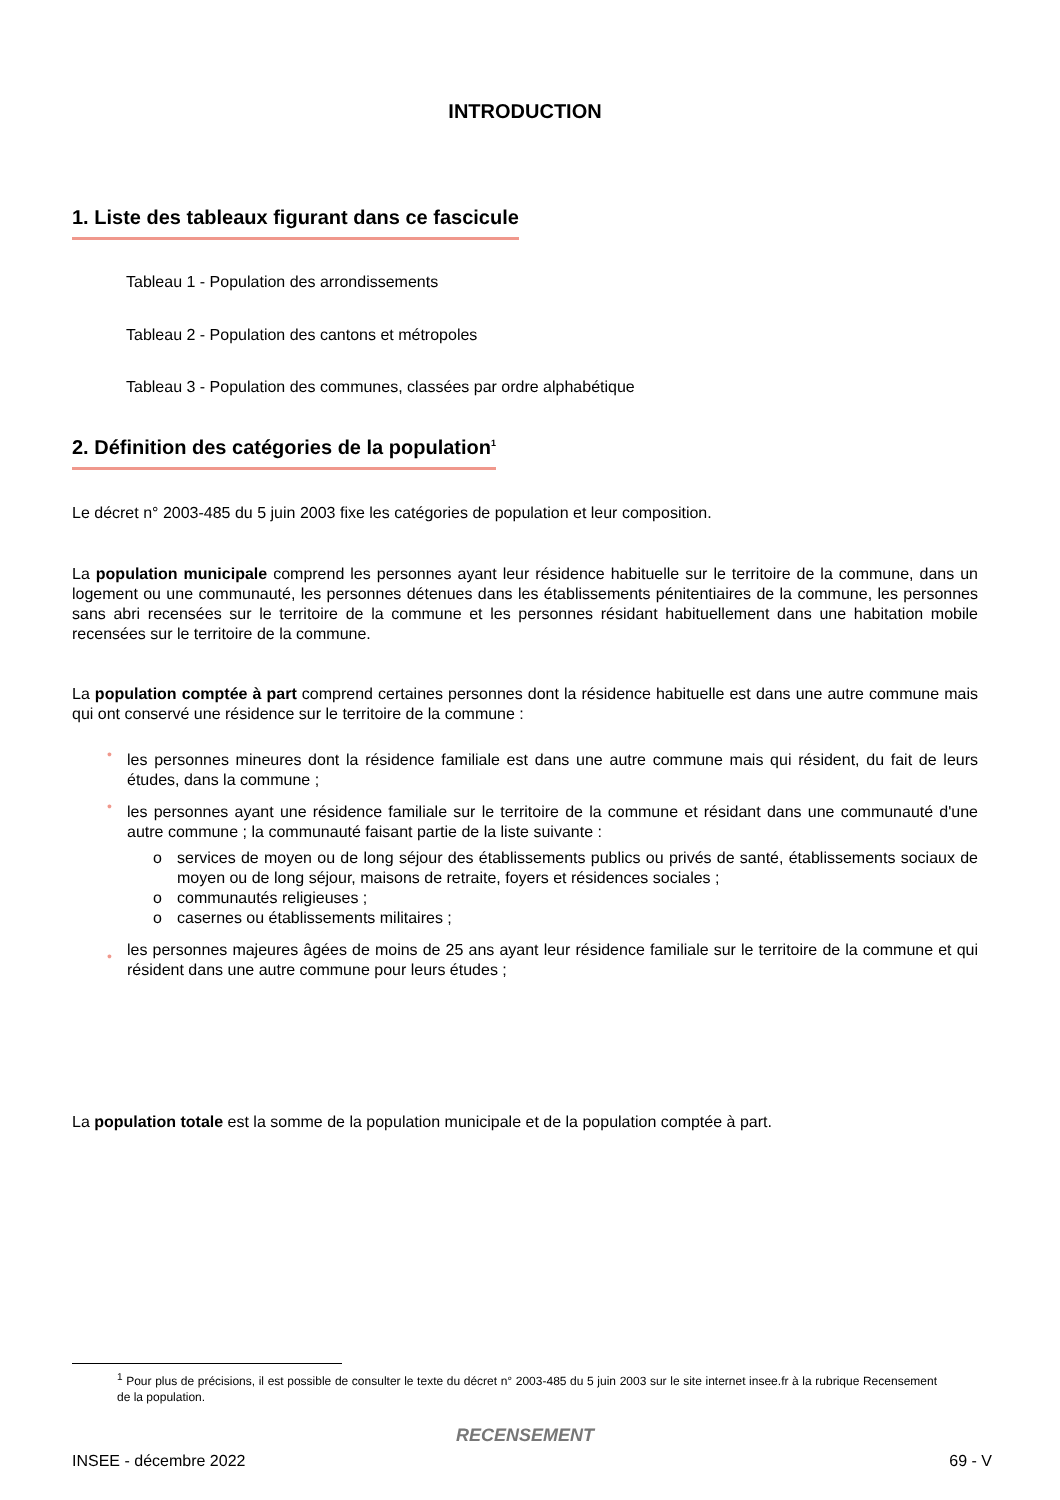INTRODUCTION
1. Liste des tableaux figurant dans ce fascicule
Tableau 1 - Population des arrondissements
Tableau 2 - Population des cantons et métropoles
Tableau 3 - Population des communes, classées par ordre alphabétique
2. Définition des catégories de la population<sup>1</sup>
Le décret n° 2003-485 du 5 juin 2003 fixe les catégories de population et leur composition.
La population municipale comprend les personnes ayant leur résidence habituelle sur le territoire de la commune, dans un logement ou une communauté, les personnes détenues dans les établissements pénitentiaires de la commune, les personnes sans abri recensées sur le territoire de la commune et les personnes résidant habituellement dans une habitation mobile recensées sur le territoire de la commune.
La population comptée à part comprend certaines personnes dont la résidence habituelle est dans une autre commune mais qui ont conservé une résidence sur le territoire de la commune :
• les personnes mineures dont la résidence familiale est dans une autre commune mais qui résident, du fait de leurs études, dans la commune ;
• les personnes ayant une résidence familiale sur le territoire de la commune et résidant dans une communauté d'une autre commune ; la communauté faisant partie de la liste suivante :
o services de moyen ou de long séjour des établissements publics ou privés de santé, établissements sociaux de moyen ou de long séjour, maisons de retraite, foyers et résidences sociales ;
o communautés religieuses ;
o casernes ou établissements militaires ;
• les personnes majeures âgées de moins de 25 ans ayant leur résidence familiale sur le territoire de la commune et qui résident dans une autre commune pour leurs études ;
La population totale est la somme de la population municipale et de la population comptée à part.
<sup>1</sup> Pour plus de précisions, il est possible de consulter le texte du décret n° 2003-485 du 5 juin 2003 sur le site internet insee.fr à la rubrique Recensement de la population.
RECENSEMENT
INSEE - décembre 2022 69 - V